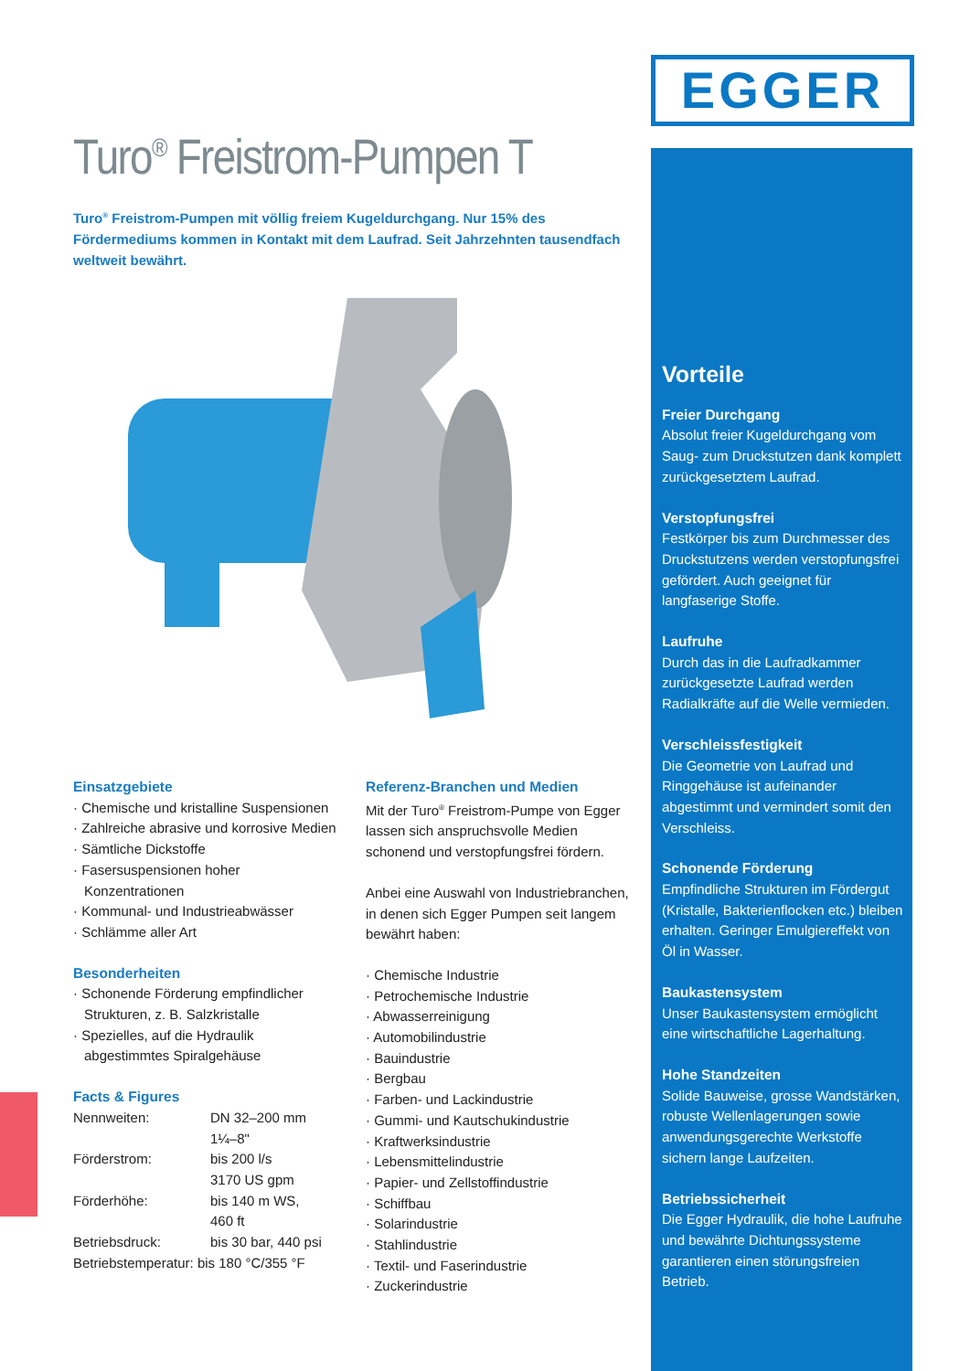EGGER
Turo<sup>®</sup> Freistrom-Pumpen T
Turo<sup>®</sup> Freistrom-Pumpen mit völlig freiem Kugeldurchgang. Nur 15% des Fördermediums kommen in Kontakt mit dem Laufrad. Seit Jahrzehnten tausendfach weltweit bewährt.
Einsatzgebiete
· Chemische und kristalline Suspensionen
· Zahlreiche abrasive und korrosive Medien
· Sämtliche Dickstoffe
· Fasersuspensionen hoher Konzentrationen
· Kommunal- und Industrieabwässer
· Schlämme aller Art
Besonderheiten
· Schonende Förderung empfindlicher Strukturen, z. B. Salzkristalle
· Spezielles, auf die Hydraulik abgestimmtes Spiralgehäuse
Facts & Figures
| Nennweiten: | DN 32–200 mm 1¼–8" |
| Förderstrom: | bis 200 l/s 3170 US gpm |
| Förderhöhe: | bis 140 m WS, 460 ft |
| Betriebsdruck: | bis 30 bar, 440 psi |
| Betriebstemperatur: bis 180 °C/355 °F | |
Referenz-Branchen und Medien
Mit der Turo<sup>®</sup> Freistrom-Pumpe von Egger lassen sich anspruchsvolle Medien schonend und verstopfungsfrei fördern.
Anbei eine Auswahl von Industriebranchen, in denen sich Egger Pumpen seit langem bewährt haben:
· Chemische Industrie
· Petrochemische Industrie
· Abwasserreinigung
· Automobilindustrie
· Bauindustrie
· Bergbau
· Farben- und Lackindustrie
· Gummi- und Kautschukindustrie
· Kraftwerksindustrie
· Lebensmittelindustrie
· Papier- und Zellstoffindustrie
· Schiffbau
· Solarindustrie
· Stahlindustrie
· Textil- und Faserindustrie
· Zuckerindustrie
Vorteile
Freier Durchgang
Absolut freier Kugeldurchgang vom Saug- zum Druckstutzen dank komplett zurückgesetztem Laufrad.
Verstopfungsfrei
Festkörper bis zum Durchmesser des Druckstutzens werden verstopfungsfrei gefördert. Auch geeignet für langfaserige Stoffe.
Laufruhe
Durch das in die Laufradkammer zurückgesetzte Laufrad werden Radialkräfte auf die Welle vermieden.
Verschleissfestigkeit
Die Geometrie von Laufrad und Ringgehäuse ist aufeinander abgestimmt und vermindert somit den Verschleiss.
Schonende Förderung
Empfindliche Strukturen im Fördergut (Kristalle, Bakterienflocken etc.) bleiben erhalten. Geringer Emulgiereffekt von Öl in Wasser.
Baukastensystem
Unser Baukastensystem ermöglicht eine wirtschaftliche Lagerhaltung.
Hohe Standzeiten
Solide Bauweise, grosse Wandstärken, robuste Wellenlagerungen sowie anwendungsgerechte Werkstoffe sichern lange Laufzeiten.
Betriebssicherheit
Die Egger Hydraulik, die hohe Laufruhe und bewährte Dichtungssysteme garantieren einen störungsfreien Betrieb.